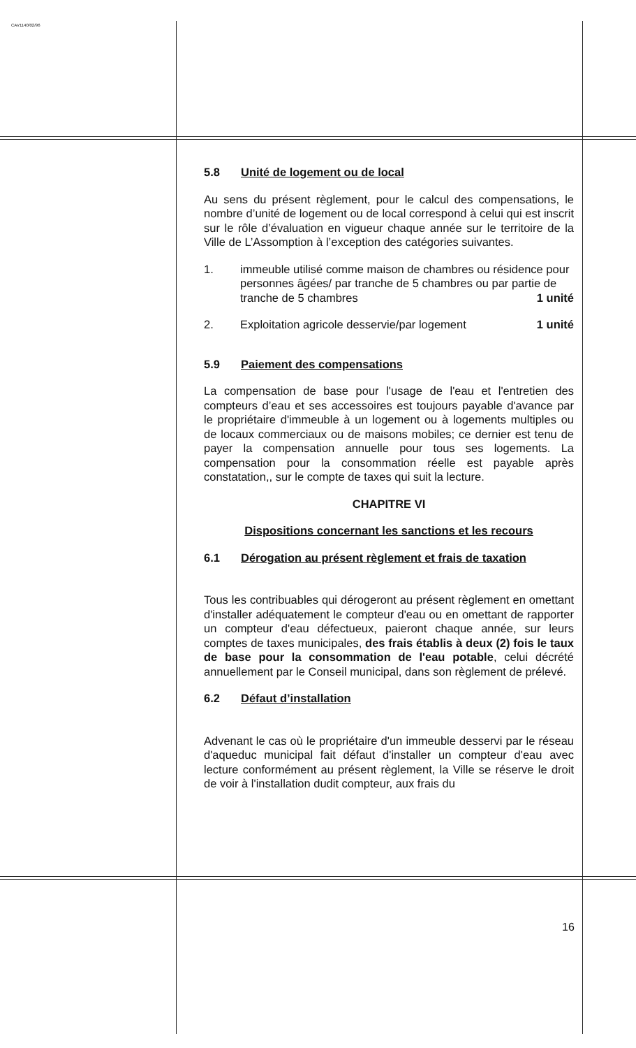CAV1140/02/96
5.8 Unité de logement ou de local
Au sens du présent règlement, pour le calcul des compensations, le nombre d’unité de logement ou de local correspond à celui qui est inscrit sur le rôle d’évaluation en vigueur chaque année sur le territoire de la Ville de L’Assomption à l’exception des catégories suivantes.
1. immeuble utilisé comme maison de chambres ou résidence pour personnes âgées/ par tranche de 5 chambres ou par partie de tranche de 5 chambres 1 unité
2. Exploitation agricole desservie/par logement 1 unité
5.9 Paiement des compensations
La compensation de base pour l'usage de l'eau et l'entretien des compteurs d’eau et ses accessoires est toujours payable d'avance par le propriétaire d'immeuble à un logement ou à logements multiples ou de locaux commerciaux ou de maisons mobiles; ce dernier est tenu de payer la compensation annuelle pour tous ses logements. La compensation pour la consommation réelle est payable après constatation,, sur le compte de taxes qui suit la lecture.
CHAPITRE VI
Dispositions concernant les sanctions et les recours
6.1 Dérogation au présent règlement et frais de taxation
Tous les contribuables qui dérogeront au présent règlement en omettant d'installer adéquatement le compteur d'eau ou en omettant de rapporter un compteur d'eau défectueux, paieront chaque année, sur leurs comptes de taxes municipales, des frais établis à deux (2) fois le taux de base pour la consommation de l'eau potable, celui décrété annuellement par le Conseil municipal, dans son règlement de prélevé.
6.2 Défaut d’installation
Advenant le cas où le propriétaire d'un immeuble desservi par le réseau d'aqueduc municipal fait défaut d'installer un compteur d'eau avec lecture conformément au présent règlement, la Ville se réserve le droit de voir à l'installation dudit compteur, aux frais du
16